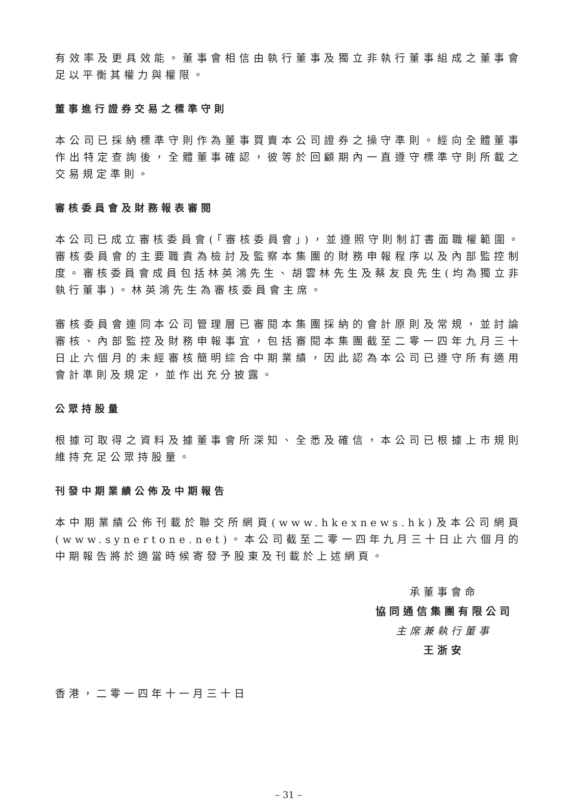有效率及更具效能。董事會相信由執行董事及獨立非執行董事組成之董事會足以平衡其權力與權限。
董事進行證券交易之標準守則
本公司已採納標準守則作為董事買賣本公司證券之操守準則。經向全體董事作出特定查詢後，全體董事確認，彼等於回顧期內一直遵守標準守則所載之交易規定準則。
審核委員會及財務報表審閱
本公司已成立審核委員會(「審核委員會」)，並遵照守則制訂書面職權範圍。審核委員會的主要職責為檢討及監察本集團的財務申報程序以及內部監控制度。審核委員會成員包括林英鴻先生、胡雲林先生及蔡友良先生(均為獨立非執行董事)。林英鴻先生為審核委員會主席。
審核委員會連同本公司管理層已審閱本集團採納的會計原則及常規，並討論審核、內部監控及財務申報事宜，包括審閱本集團截至二零一四年九月三十日止六個月的未經審核簡明綜合中期業績，因此認為本公司已遵守所有適用會計準則及規定，並作出充分披露。
公眾持股量
根據可取得之資料及據董事會所深知、全悉及確信，本公司已根據上市規則維持充足公眾持股量。
刊發中期業績公佈及中期報告
本中期業績公佈刊載於聯交所網頁(www.hkexnews.hk)及本公司網頁(www.synertone.net)。本公司截至二零一四年九月三十日止六個月的中期報告將於適當時候寄發予股東及刊載於上述網頁。
承董事會命
協同通信集團有限公司
主席兼執行董事
王浙安
香港，二零一四年十一月三十日
– 31 –